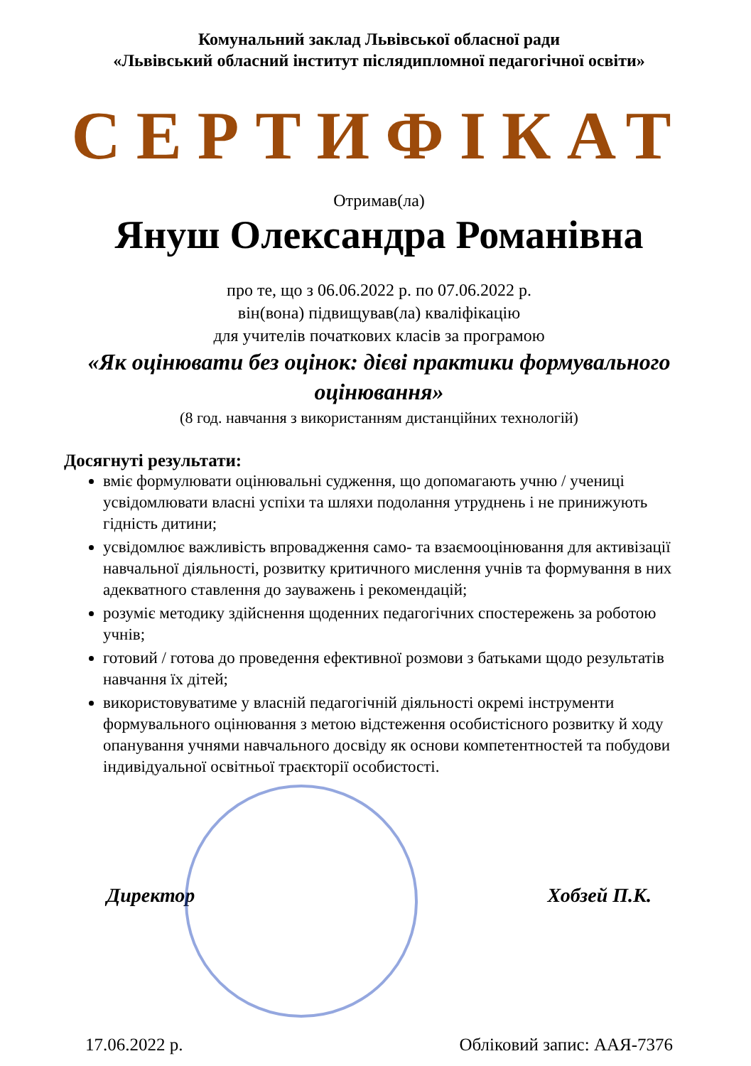Комунальний заклад Львівської обласної ради
«Львівський обласний інститут післядипломної педагогічної освіти»
СЕРТИФІКАТ
Отримав(ла)
Януш Олександра Романівна
про те, що з 06.06.2022 р. по 07.06.2022 р.
він(вона) підвищував(ла) кваліфікацію
для учителів початкових класів за програмою
«Як оцінювати без оцінок: дієві практики формувального оцінювання»
(8 год. навчання з використанням дистанційних технологій)
Досягнуті результати:
вміє формулювати оцінювальні судження, що допомагають учню / учениці усвідомлювати власні успіхи та шляхи подолання утруднень і не принижують гідність дитини;
усвідомлює важливість впровадження само- та взаємооцінювання для активізації навчальної діяльності, розвитку критичного мислення учнів та формування в них адекватного ставлення до зауважень і рекомендацій;
розуміє методику здійснення щоденних педагогічних спостережень за роботою учнів;
готовий / готова до проведення ефективної розмови з батьками щодо результатів навчання їх дітей;
використовуватиме у власній педагогічній діяльності окремі інструменти формувального оцінювання з метою відстеження особистісного розвитку й ходу опанування учнями навчального досвіду як основи компетентностей та побудови індивідуальної освітньої траєкторії особистості.
Директор Хобзей П.К.
17.06.2022 р. Обліковий запис: ААЯ-7376